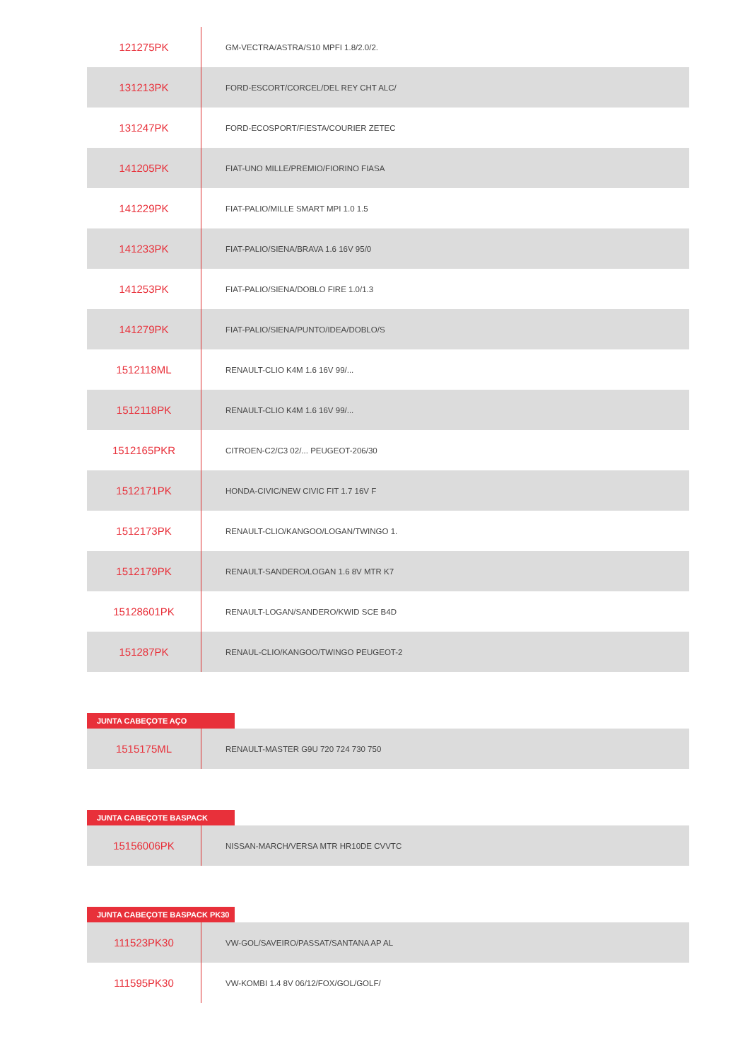| 121275PK | GM-VECTRA/ASTRA/S10 MPFI 1.8/2.0/2. |
| 131213PK | FORD-ESCORT/CORCEL/DEL REY CHT ALC/ |
| 131247PK | FORD-ECOSPORT/FIESTA/COURIER ZETEC |
| 141205PK | FIAT-UNO MILLE/PREMIO/FIORINO FIASA |
| 141229PK | FIAT-PALIO/MILLE SMART MPI 1.0 1.5 |
| 141233PK | FIAT-PALIO/SIENA/BRAVA 1.6 16V 95/0 |
| 141253PK | FIAT-PALIO/SIENA/DOBLO FIRE 1.0/1.3 |
| 141279PK | FIAT-PALIO/SIENA/PUNTO/IDEA/DOBLO/S |
| 1512118ML | RENAULT-CLIO K4M 1.6 16V 99/... |
| 1512118PK | RENAULT-CLIO K4M 1.6 16V 99/... |
| 1512165PKR | CITROEN-C2/C3 02/... PEUGEOT-206/30 |
| 1512171PK | HONDA-CIVIC/NEW CIVIC FIT 1.7 16V F |
| 1512173PK | RENAULT-CLIO/KANGOO/LOGAN/TWINGO 1. |
| 1512179PK | RENAULT-SANDERO/LOGAN 1.6 8V MTR K7 |
| 15128601PK | RENAULT-LOGAN/SANDERO/KWID SCE B4D |
| 151287PK | RENAUL-CLIO/KANGOO/TWINGO PEUGEOT-2 |
JUNTA CABEÇOTE AÇO
| 1515175ML | RENAULT-MASTER G9U 720 724 730 750 |
JUNTA CABEÇOTE BASPACK
| 15156006PK | NISSAN-MARCH/VERSA MTR HR10DE CVVTC |
JUNTA CABEÇOTE BASPACK PK30
| 111523PK30 | VW-GOL/SAVEIRO/PASSAT/SANTANA AP AL |
| 111595PK30 | VW-KOMBI 1.4 8V 06/12/FOX/GOL/GOLF/ |